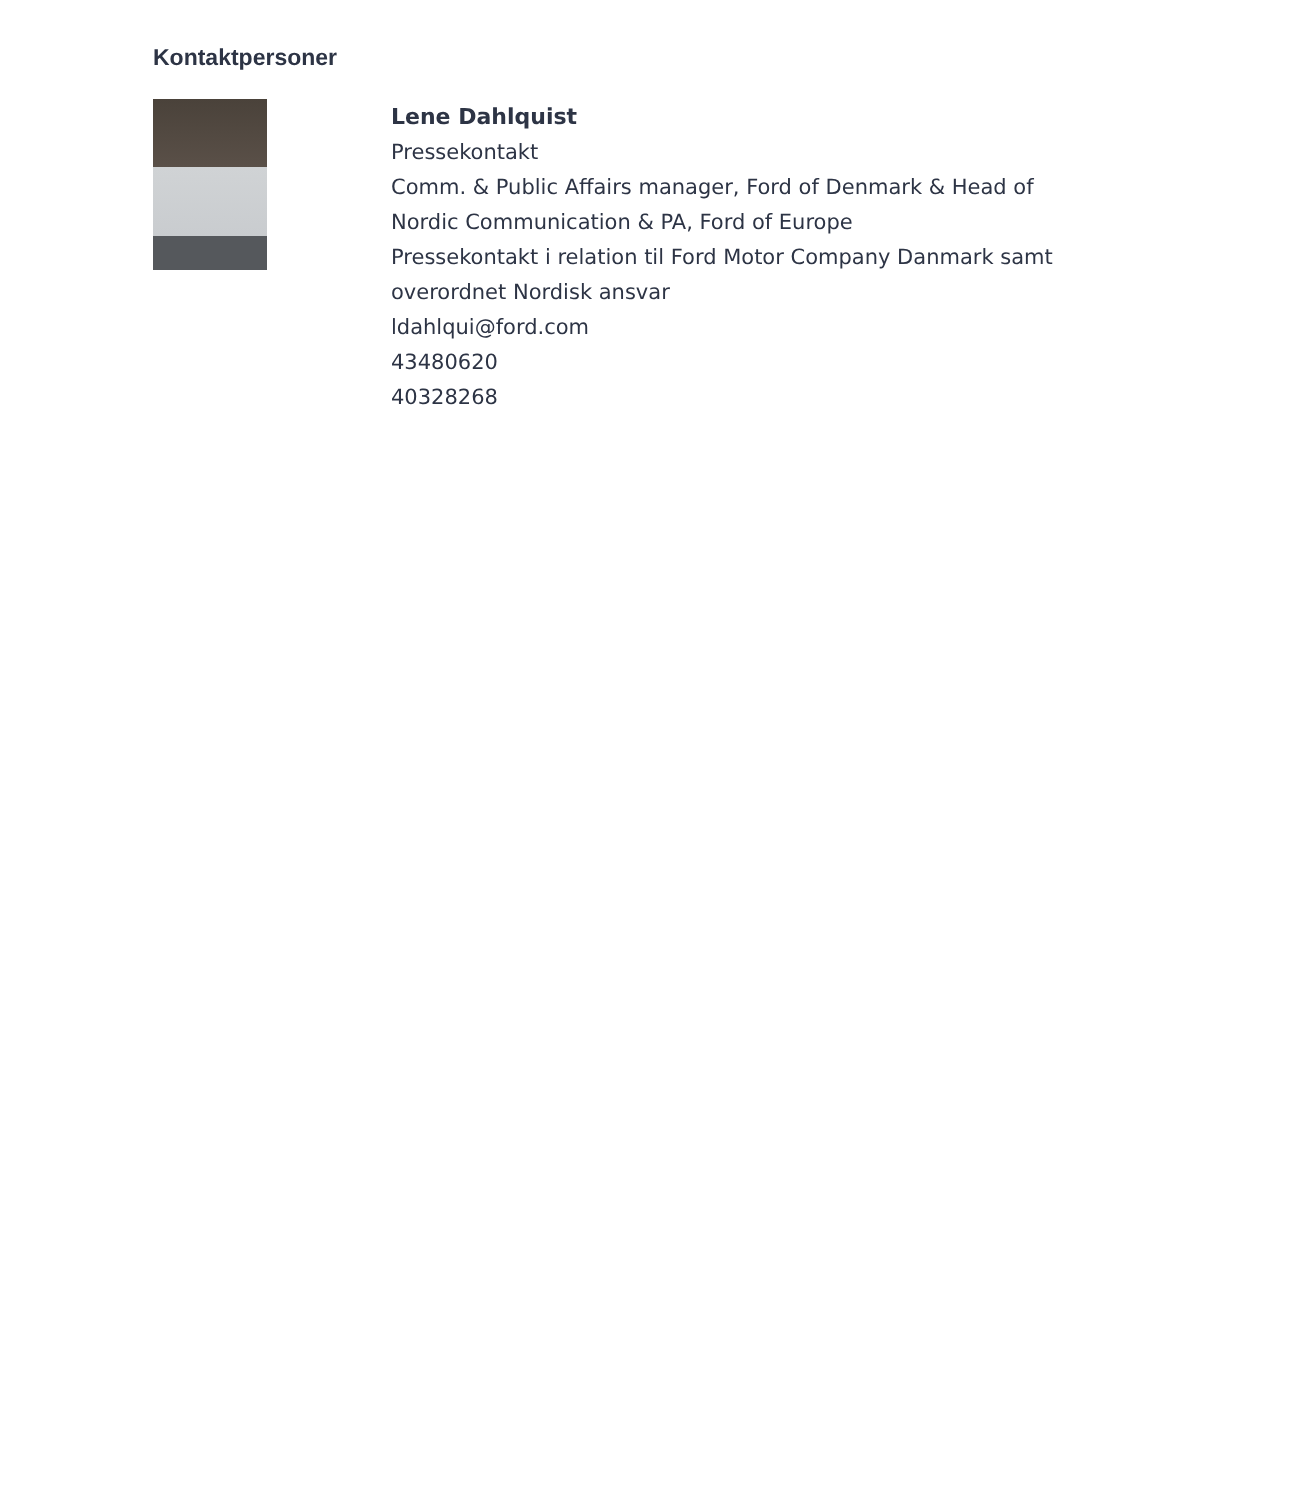Kontaktpersoner
Lene Dahlquist
Pressekontakt
Comm. & Public Affairs manager, Ford of Denmark & Head of Nordic Communication & PA, Ford of Europe
Pressekontakt i relation til Ford Motor Company Danmark samt overordnet Nordisk ansvar
ldahlqui@ford.com
43480620
40328268